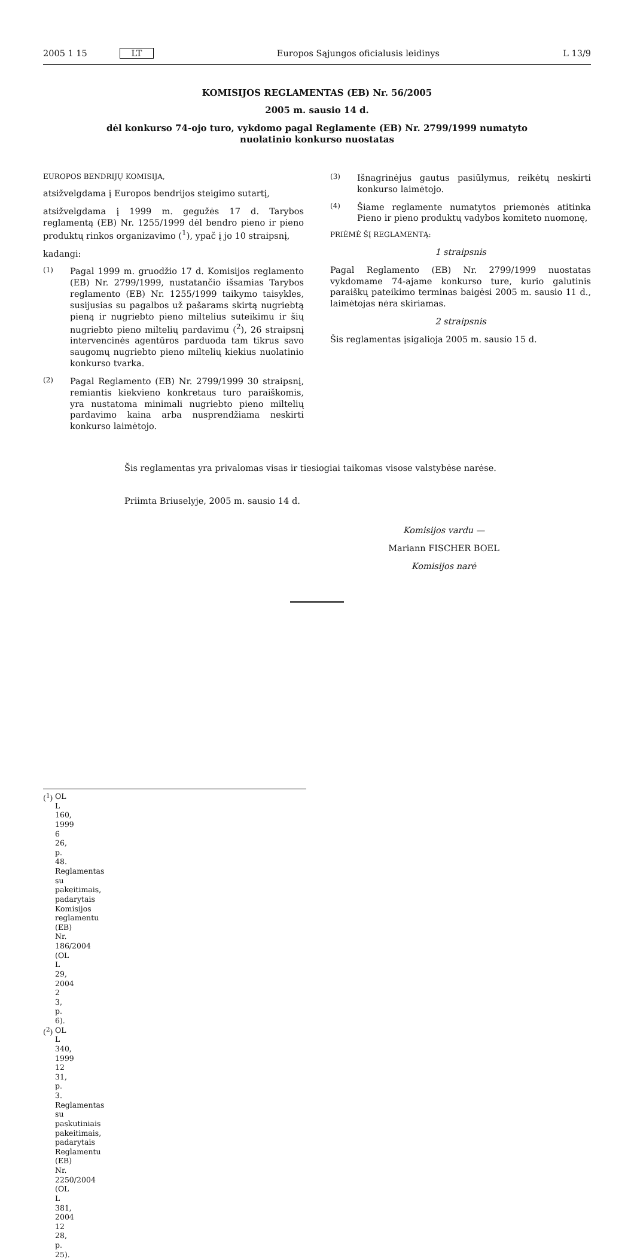2005 1 15 LT
Europos Sąjungos oficialusis leidinys
L 13/9
KOMISIJOS REGLAMENTAS (EB) Nr. 56/2005
2005 m. sausio 14 d.
dėl konkurso 74-ojo turo, vykdomo pagal Reglamente (EB) Nr. 2799/1999 numatyto nuolatinio konkurso nuostatas
EUROPOS BENDRIJŲ KOMISIJA,
atsižvelgdama į Europos bendrijos steigimo sutartį,
atsižvelgdama į 1999 m. gegužės 17 d. Tarybos reglamentą (EB) Nr. 1255/1999 dėl bendro pieno ir pieno produktų rinkos organizavimo (<sup>1</sup>), ypač į jo 10 straipsnį,
kadangi:
(1) Pagal 1999 m. gruodžio 17 d. Komisijos reglamento (EB) Nr. 2799/1999, nustatančio išsamias Tarybos reglamento (EB) Nr. 1255/1999 taikymo taisykles, susijusias su pagalbos už pašarams skirtą nugriebtą pieną ir nugriebto pieno miltelius suteikimu ir šių nugriebto pieno miltelių pardavimu (<sup>2</sup>), 26 straipsnį intervencinės agentūros parduoda tam tikrus savo saugomų nugriebto pieno miltelių kiekius nuolatinio konkurso tvarka.
(2) Pagal Reglamento (EB) Nr. 2799/1999 30 straipsnį, remiantis kiekvieno konkretaus turo paraiškomis, yra nustatoma minimali nugriebto pieno miltelių pardavimo kaina arba nusprendžiama neskirti konkurso laimėtojo.
(3) Išnagrinėjus gautus pasiūlymus, reikėtų neskirti konkurso laimėtojo.
(4) Šiame reglamente numatytos priemonės atitinka Pieno ir pieno produktų vadybos komiteto nuomonę,
PRIĖMĖ ŠĮ REGLAMENTĄ:
1 straipsnis
Pagal Reglamento (EB) Nr. 2799/1999 nuostatas vykdomame 74-ajame konkurso ture, kurio galutinis paraiškų pateikimo terminas baigėsi 2005 m. sausio 11 d., laimėtojas nėra skiriamas.
2 straipsnis
Šis reglamentas įsigalioja 2005 m. sausio 15 d.
Šis reglamentas yra privalomas visas ir tiesiogiai taikomas visose valstybėse narėse.
Priimta Briuselyje, 2005 m. sausio 14 d.
Komisijos vardu —
Mariann FISCHER BOEL
Komisijos narė
(<sup>1</sup>) OL L 160, 1999 6 26, p. 48. Reglamentas su pakeitimais, padarytais Komisijos reglamentu (EB) Nr. 186/2004 (OL L 29, 2004 2 3, p. 6).
(<sup>2</sup>) OL L 340, 1999 12 31, p. 3. Reglamentas su paskutiniais pakeitimais, padarytais Reglamentu (EB) Nr. 2250/2004 (OL L 381, 2004 12 28, p. 25).